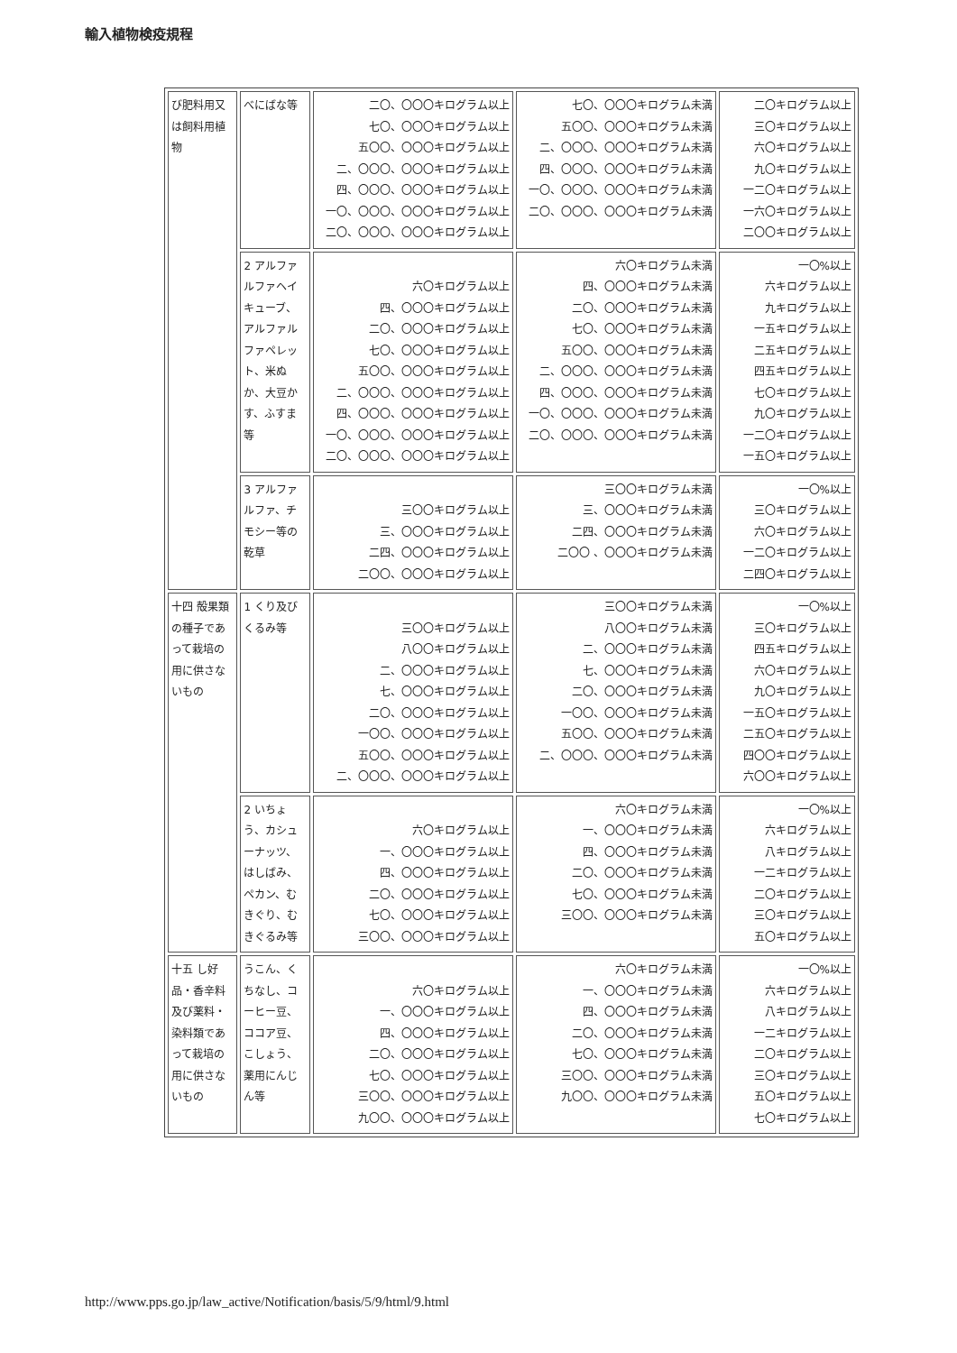輸入植物検疫規程
| び肥料用又は飼料用植物 | べにばな等 | 二〇、〇〇〇キログラム以上 七〇、〇〇〇キログラム以上 五〇〇、〇〇〇キログラム以上 二、〇〇〇、〇〇〇キログラム以上 四、〇〇〇、〇〇〇キログラム以上 一〇、〇〇〇、〇〇〇キログラム以上 二〇、〇〇〇、〇〇〇キログラム以上 | 七〇、〇〇〇キログラム未満 五〇〇、〇〇〇キログラム未満 二、〇〇〇、〇〇〇キログラム未満 四、〇〇〇、〇〇〇キログラム未満 一〇、〇〇〇、〇〇〇キログラム未満 二〇、〇〇〇、〇〇〇キログラム未満 | 二〇キログラム以上 三〇キログラム以上 六〇キログラム以上 九〇キログラム以上 一二〇キログラム以上 一六〇キログラム以上 二〇〇キログラム以上 |
| | 2 アルファルファヘイキューブ、アルファルファペレット、米ぬか、大豆かす、ふすま等 | 六〇キログラム以上 四、〇〇〇キログラム以上 二〇、〇〇〇キログラム以上 七〇、〇〇〇キログラム以上 五〇〇、〇〇〇キログラム以上 二、〇〇〇、〇〇〇キログラム以上 四、〇〇〇、〇〇〇キログラム以上 一〇、〇〇〇、〇〇〇キログラム以上 二〇、〇〇〇、〇〇〇キログラム以上 | 六〇キログラム未満 四、〇〇〇キログラム未満 二〇、〇〇〇キログラム未満 七〇、〇〇〇キログラム未満 五〇〇、〇〇〇キログラム未満 二、〇〇〇、〇〇〇キログラム未満 四、〇〇〇、〇〇〇キログラム未満 一〇、〇〇〇、〇〇〇キログラム未満 二〇、〇〇〇、〇〇〇キログラム未満 | 一〇%以上 六キログラム以上 九キログラム以上 一五キログラム以上 二五キログラム以上 四五キログラム以上 七〇キログラム以上 九〇キログラム以上 一二〇キログラム以上 一五〇キログラム以上 |
| | 3 アルファルファ、チモシー等の乾草 | 三〇〇キログラム以上 三、〇〇〇キログラム以上 二四、〇〇〇キログラム以上 二〇〇、〇〇〇キログラム以上 | 三〇〇キログラム未満 三、〇〇〇キログラム未満 二四、〇〇〇キログラム未満 二〇〇 、〇〇〇キログラム未満 | 一〇%以上 三〇キログラム以上 六〇キログラム以上 一二〇キログラム以上 二四〇キログラム以上 |
| 十四 殻果類の種子であって栽培の用に供さないもの | 1 くり及びくるみ等 | 三〇〇キログラム以上 八〇〇キログラム以上 二、〇〇〇キログラム以上 七、〇〇〇キログラム以上 二〇、〇〇〇キログラム以上 一〇〇、〇〇〇キログラム以上 五〇〇、〇〇〇キログラム以上 二、〇〇〇、〇〇〇キログラム以上 | 三〇〇キログラム未満 八〇〇キログラム未満 二、〇〇〇キログラム未満 七、〇〇〇キログラム未満 二〇、〇〇〇キログラム未満 一〇〇、〇〇〇キログラム未満 五〇〇、〇〇〇キログラム未満 二、〇〇〇、〇〇〇キログラム未満 | 一〇%以上 三〇キログラム以上 四五キログラム以上 六〇キログラム以上 九〇キログラム以上 一五〇キログラム以上 二五〇キログラム以上 四〇〇キログラム以上 六〇〇キログラム以上 |
| | 2 いちょう、カシューナッツ、はしばみ、ペカン、むきぐり、むきぐるみ等 | 六〇キログラム以上 一、〇〇〇キログラム以上 四、〇〇〇キログラム以上 二〇、〇〇〇キログラム以上 七〇、〇〇〇キログラム以上 三〇〇、〇〇〇キログラム以上 | 六〇キログラム未満 一、〇〇〇キログラム未満 四、〇〇〇キログラム未満 二〇、〇〇〇キログラム未満 七〇、〇〇〇キログラム未満 三〇〇、〇〇〇キログラム未満 | 一〇%以上 六キログラム以上 八キログラム以上 一二キログラム以上 二〇キログラム以上 三〇キログラム以上 五〇キログラム以上 |
| 十五 し好品・香辛料及び薬料・染料類であって栽培の用に供さないもの | うこん、くちなし、コーヒー豆、ココア豆、こしょう、薬用にんじん等 | 六〇キログラム以上 一、〇〇〇キログラム以上 四、〇〇〇キログラム以上 二〇、〇〇〇キログラム以上 七〇、〇〇〇キログラム以上 三〇〇、〇〇〇キログラム以上 九〇〇、〇〇〇キログラム以上 | 六〇キログラム未満 一、〇〇〇キログラム未満 四、〇〇〇キログラム未満 二〇、〇〇〇キログラム未満 七〇、〇〇〇キログラム未満 三〇〇、〇〇〇キログラム未満 九〇〇、〇〇〇キログラム未満 | 一〇%以上 六キログラム以上 八キログラム以上 一二キログラム以上 二〇キログラム以上 三〇キログラム以上 五〇キログラム以上 七〇キログラム以上 |
http://www.pps.go.jp/law_active/Notification/basis/5/9/html/9.html